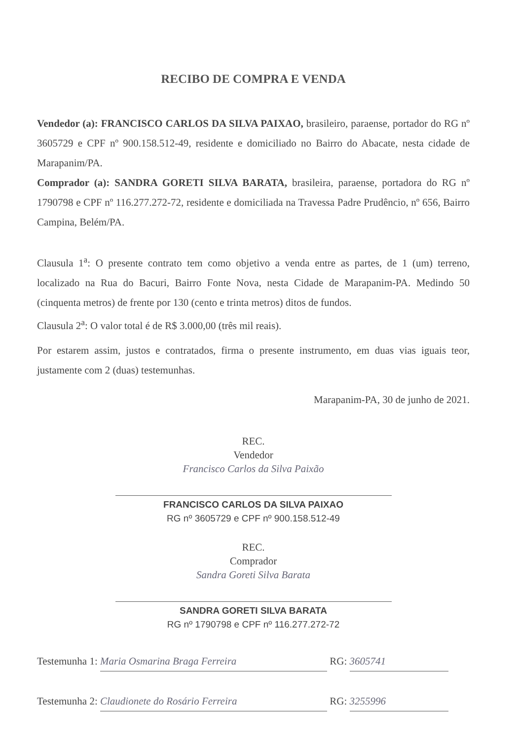RECIBO DE COMPRA E VENDA
Vendedor (a): FRANCISCO CARLOS DA SILVA PAIXAO, brasileiro, paraense, portador do RG nº 3605729 e CPF nº 900.158.512-49, residente e domiciliado no Bairro do Abacate, nesta cidade de Marapanim/PA.
Comprador (a): SANDRA GORETI SILVA BARATA, brasileira, paraense, portadora do RG nº 1790798 e CPF nº 116.277.272-72, residente e domiciliada na Travessa Padre Prudêncio, nº 656, Bairro Campina, Belém/PA.
Clausula 1<sup>a</sup>: O presente contrato tem como objetivo a venda entre as partes, de 1 (um) terreno, localizado na Rua do Bacuri, Bairro Fonte Nova, nesta Cidade de Marapanim-PA. Medindo 50 (cinquenta metros) de frente por 130 (cento e trinta metros) ditos de fundos.
Clausula 2<sup>a</sup>: O valor total é de R$ 3.000,00 (três mil reais).
Por estarem assim, justos e contratados, firma o presente instrumento, em duas vias iguais teor, justamente com 2 (duas) testemunhas.
Marapanim-PA, 30 de junho de 2021.
REC.
Vendedor
Francisco Carlos da Silva Paixão
FRANCISCO CARLOS DA SILVA PAIXAO
RG nº 3605729 e CPF nº 900.158.512-49
REC.
Comprador
Sandra Goreti Silva Barata
SANDRA GORETI SILVA BARATA
RG nº 1790798 e CPF nº 116.277.272-72
Testemunha 1: Maria Osmarina Braga Ferreira RG: 3605741
Testemunha 2: Claudionete do Rosário Ferreira RG: 3255996